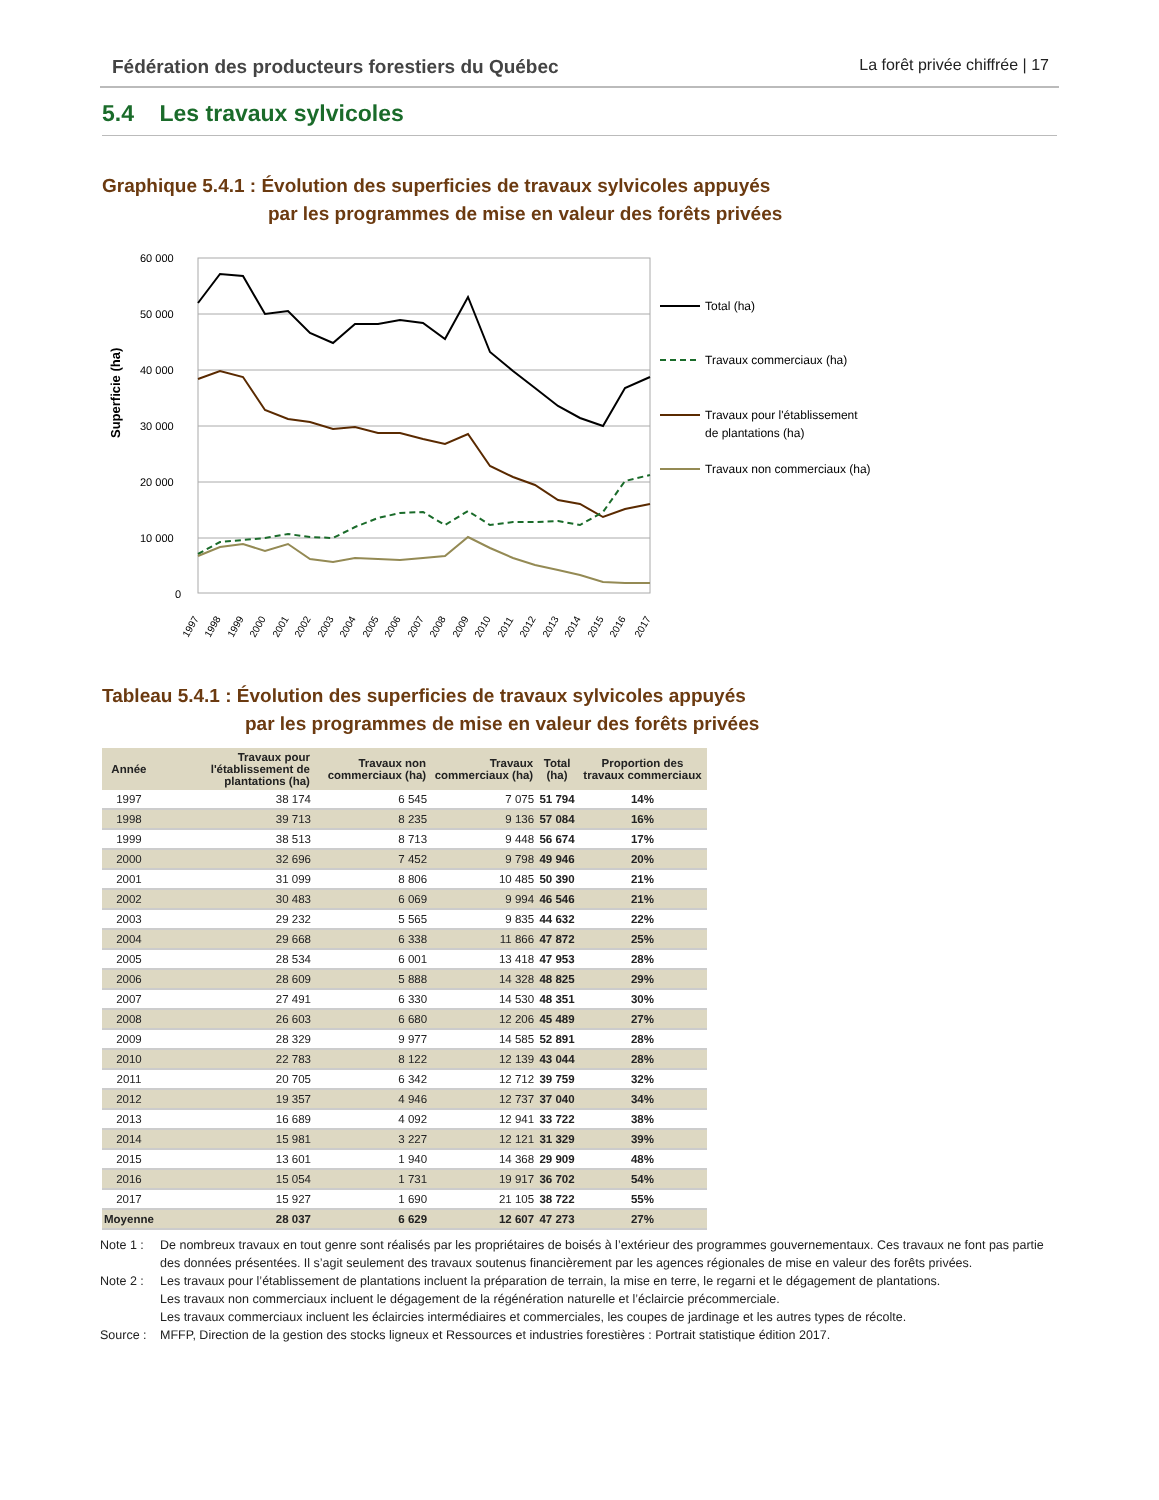Fédération des producteurs forestiers du Québec La forêt privée chiffrée | 17
5.4 Les travaux sylvicoles
Graphique 5.4.1 : Évolution des superficies de travaux sylvicoles appuyés
par les programmes de mise en valeur des forêts privées
Superficie (ha)
60 000
50 000
40 000
30 000
20 000
10 000
0
1997
1998
1999
2000
2001
2002
2003
2004
2005
2006
2007
2008
2009
2010
2011
2012
2013
2014
2015
2016
2017
Total (ha)
Travaux commerciaux (ha)
Travaux pour l'établissement
de plantations (ha)
Travaux non commerciaux (ha)
Tableau 5.4.1 : Évolution des superficies de travaux sylvicoles appuyés
par les programmes de mise en valeur des forêts privées
| Année | Travaux pour l'établissement de plantations (ha) | Travaux non commerciaux (ha) | Travaux commerciaux (ha) | Total (ha) | Proportion des travaux commerciaux |
| --- | --- | --- | --- | --- | --- |
| 1997 | 38 174 | 6 545 | 7 075 | 51 794 | 14% |
| 1998 | 39 713 | 8 235 | 9 136 | 57 084 | 16% |
| 1999 | 38 513 | 8 713 | 9 448 | 56 674 | 17% |
| 2000 | 32 696 | 7 452 | 9 798 | 49 946 | 20% |
| 2001 | 31 099 | 8 806 | 10 485 | 50 390 | 21% |
| 2002 | 30 483 | 6 069 | 9 994 | 46 546 | 21% |
| 2003 | 29 232 | 5 565 | 9 835 | 44 632 | 22% |
| 2004 | 29 668 | 6 338 | 11 866 | 47 872 | 25% |
| 2005 | 28 534 | 6 001 | 13 418 | 47 953 | 28% |
| 2006 | 28 609 | 5 888 | 14 328 | 48 825 | 29% |
| 2007 | 27 491 | 6 330 | 14 530 | 48 351 | 30% |
| 2008 | 26 603 | 6 680 | 12 206 | 45 489 | 27% |
| 2009 | 28 329 | 9 977 | 14 585 | 52 891 | 28% |
| 2010 | 22 783 | 8 122 | 12 139 | 43 044 | 28% |
| 2011 | 20 705 | 6 342 | 12 712 | 39 759 | 32% |
| 2012 | 19 357 | 4 946 | 12 737 | 37 040 | 34% |
| 2013 | 16 689 | 4 092 | 12 941 | 33 722 | 38% |
| 2014 | 15 981 | 3 227 | 12 121 | 31 329 | 39% |
| 2015 | 13 601 | 1 940 | 14 368 | 29 909 | 48% |
| 2016 | 15 054 | 1 731 | 19 917 | 36 702 | 54% |
| 2017 | 15 927 | 1 690 | 21 105 | 38 722 | 55% |
| Moyenne | 28 037 | 6 629 | 12 607 | 47 273 | 27% |
Note 1 : De nombreux travaux en tout genre sont réalisés par les propriétaires de boisés à l’extérieur des programmes gouvernementaux. Ces travaux ne font pas partie des données présentées. Il s’agit seulement des travaux soutenus financièrement par les agences régionales de mise en valeur des forêts privées.
Note 2 : Les travaux pour l’établissement de plantations incluent la préparation de terrain, la mise en terre, le regarni et le dégagement de plantations.
Les travaux non commerciaux incluent le dégagement de la régénération naturelle et l’éclaircie précommerciale.
Les travaux commerciaux incluent les éclaircies intermédiaires et commerciales, les coupes de jardinage et les autres types de récolte.
Source : MFFP, Direction de la gestion des stocks ligneux et Ressources et industries forestières : Portrait statistique édition 2017.